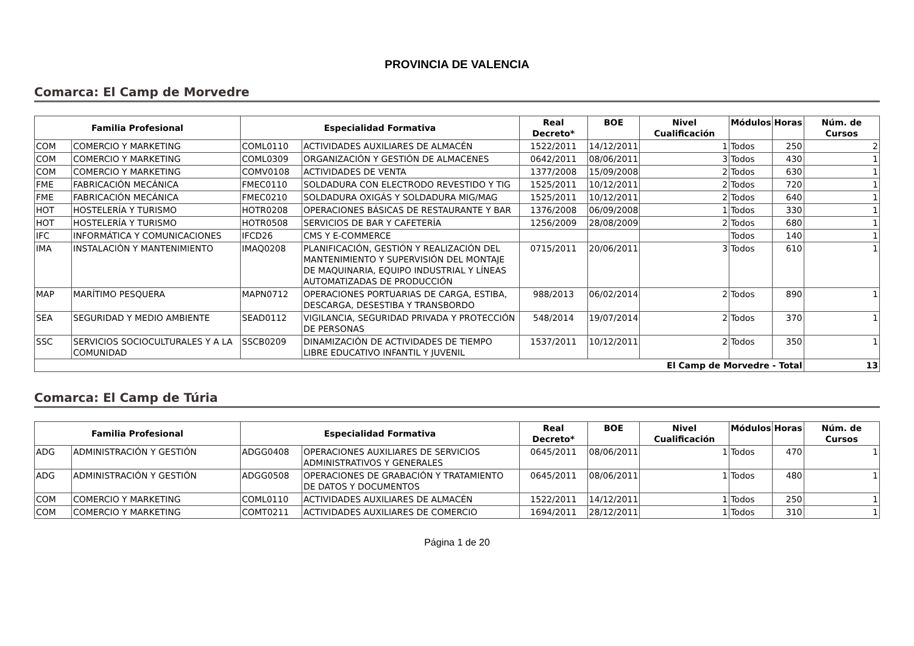PROVINCIA DE VALENCIA
Comarca: El Camp de Morvedre
| Familia Profesional | | Especialidad Formativa | | Real Decreto* | BOE | Nivel Cualificación | Módulos | Horas | Núm. de Cursos |
| --- | --- | --- | --- | --- | --- | --- | --- | --- | --- |
| COM | COMERCIO Y MARKETING | COML0110 | ACTIVIDADES AUXILIARES DE ALMACÉN | 1522/2011 | 14/12/2011 | 1 | Todos | 250 | 2 |
| COM | COMERCIO Y MARKETING | COML0309 | ORGANIZACIÓN Y GESTIÓN DE ALMACENES | 0642/2011 | 08/06/2011 | 3 | Todos | 430 | 1 |
| COM | COMERCIO Y MARKETING | COMV0108 | ACTIVIDADES DE VENTA | 1377/2008 | 15/09/2008 | 2 | Todos | 630 | 1 |
| FME | FABRICACIÓN MECÁNICA | FMEC0110 | SOLDADURA CON ELECTRODO REVESTIDO Y TIG | 1525/2011 | 10/12/2011 | 2 | Todos | 720 | 1 |
| FME | FABRICACIÓN MECÁNICA | FMEC0210 | SOLDADURA OXIGÁS Y SOLDADURA MIG/MAG | 1525/2011 | 10/12/2011 | 2 | Todos | 640 | 1 |
| HOT | HOSTELERÍA Y TURISMO | HOTR0208 | OPERACIONES BÁSICAS DE RESTAURANTE Y BAR | 1376/2008 | 06/09/2008 | 1 | Todos | 330 | 1 |
| HOT | HOSTELERÍA Y TURISMO | HOTR0508 | SERVICIOS DE BAR Y CAFETERÍA | 1256/2009 | 28/08/2009 | 2 | Todos | 680 | 1 |
| IFC | INFORMÁTICA Y COMUNICACIONES | IFCD26 | CMS Y E-COMMERCE | | | | Todos | 140 | 1 |
| IMA | INSTALACIÓN Y MANTENIMIENTO | IMAQ0208 | PLANIFICACIÓN, GESTIÓN Y REALIZACIÓN DEL MANTENIMIENTO Y SUPERVISIÓN DEL MONTAJE DE MAQUINARIA, EQUIPO INDUSTRIAL Y LÍNEAS AUTOMATIZADAS DE PRODUCCIÓN | 0715/2011 | 20/06/2011 | 3 | Todos | 610 | 1 |
| MAP | MARÍTIMO PESQUERA | MAPN0712 | OPERACIONES PORTUARIAS DE CARGA, ESTIBA, DESCARGA, DESESTIBA Y TRANSBORDO | 988/2013 | 06/02/2014 | 2 | Todos | 890 | 1 |
| SEA | SEGURIDAD Y MEDIO AMBIENTE | SEAD0112 | VIGILANCIA, SEGURIDAD PRIVADA Y PROTECCIÓN DE PERSONAS | 548/2014 | 19/07/2014 | 2 | Todos | 370 | 1 |
| SSC | SERVICIOS SOCIOCULTURALES Y A LA COMUNIDAD | SSCB0209 | DINAMIZACIÓN DE ACTIVIDADES DE TIEMPO LIBRE EDUCATIVO INFANTIL Y JUVENIL | 1537/2011 | 10/12/2011 | 2 | Todos | 350 | 1 |
| El Camp de Morvedre - Total | | | | | | | | | 13 |
Comarca: El Camp de Túria
| Familia Profesional | | Especialidad Formativa | | Real Decreto* | BOE | Nivel Cualificación | Módulos | Horas | Núm. de Cursos |
| --- | --- | --- | --- | --- | --- | --- | --- | --- | --- |
| ADG | ADMINISTRACIÓN Y GESTIÓN | ADGG0408 | OPERACIONES AUXILIARES DE SERVICIOS ADMINISTRATIVOS Y GENERALES | 0645/2011 | 08/06/2011 | 1 | Todos | 470 | 1 |
| ADG | ADMINISTRACIÓN Y GESTIÓN | ADGG0508 | OPERACIONES DE GRABACIÓN Y TRATAMIENTO DE DATOS Y DOCUMENTOS | 0645/2011 | 08/06/2011 | 1 | Todos | 480 | 1 |
| COM | COMERCIO Y MARKETING | COML0110 | ACTIVIDADES AUXILIARES DE ALMACÉN | 1522/2011 | 14/12/2011 | 1 | Todos | 250 | 1 |
| COM | COMERCIO Y MARKETING | COMT0211 | ACTIVIDADES AUXILIARES DE COMERCIO | 1694/2011 | 28/12/2011 | 1 | Todos | 310 | 1 |
Página 1 de 20